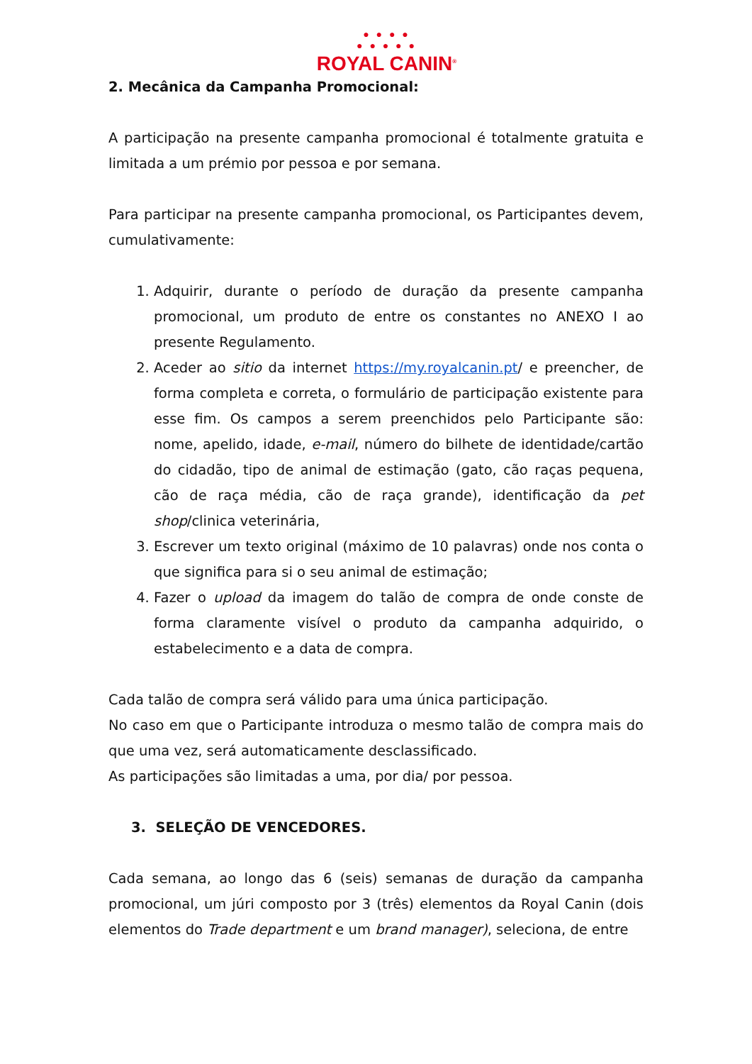● ● ● ●
● ● ● ● ●
ROYAL CANIN<sup>®</sup>
2. Mecânica da Campanha Promocional:
A participação na presente campanha promocional é totalmente gratuita e limitada a um prémio por pessoa e por semana.
Para participar na presente campanha promocional, os Participantes devem, cumulativamente:
1. Adquirir, durante o período de duração da presente campanha promocional, um produto de entre os constantes no ANEXO I ao presente Regulamento.
2. Aceder ao sitio da internet https://my.royalcanin.pt/ e preencher, de forma completa e correta, o formulário de participação existente para esse fim. Os campos a serem preenchidos pelo Participante são: nome, apelido, idade, e-mail, número do bilhete de identidade/cartão do cidadão, tipo de animal de estimação (gato, cão raças pequena, cão de raça média, cão de raça grande), identificação da pet shop/clinica veterinária,
3. Escrever um texto original (máximo de 10 palavras) onde nos conta o que significa para si o seu animal de estimação;
4. Fazer o upload da imagem do talão de compra de onde conste de forma claramente visível o produto da campanha adquirido, o estabelecimento e a data de compra.
Cada talão de compra será válido para uma única participação.
No caso em que o Participante introduza o mesmo talão de compra mais do que uma vez, será automaticamente desclassificado.
As participações são limitadas a uma, por dia/ por pessoa.
3. SELEÇÃO DE VENCEDORES.
Cada semana, ao longo das 6 (seis) semanas de duração da campanha promocional, um júri composto por 3 (três) elementos da Royal Canin (dois elementos do Trade department e um brand manager), seleciona, de entre